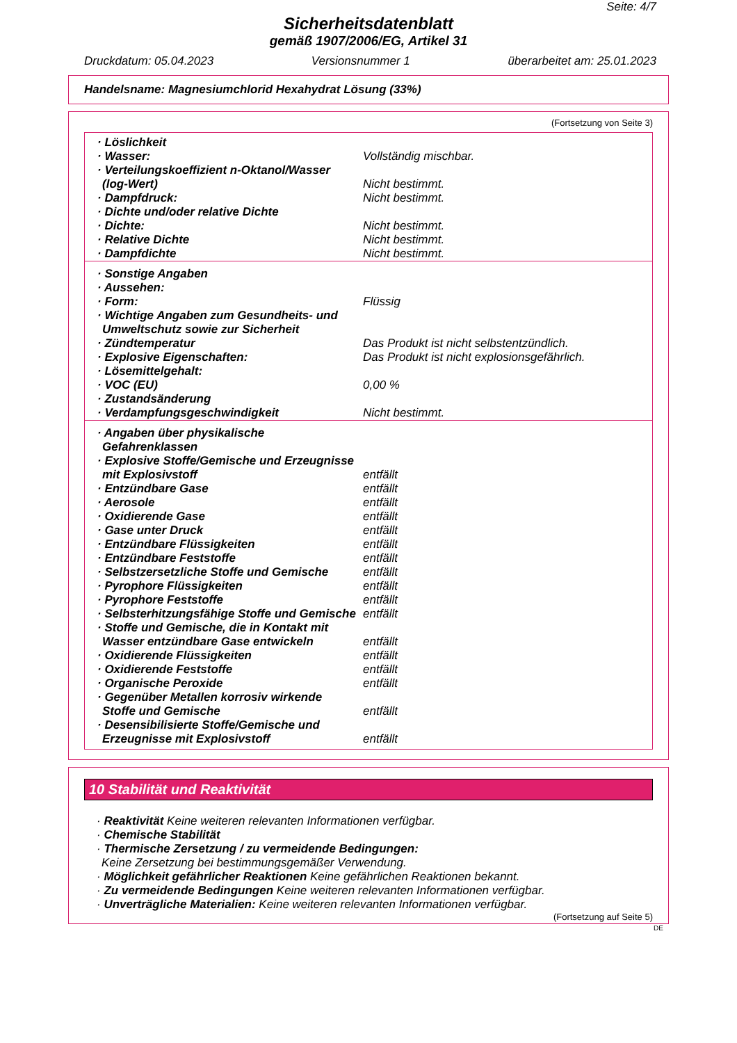Seite: 4/7
Sicherheitsdatenblatt
gemäß 1907/2006/EG, Artikel 31
Druckdatum: 05.04.2023 Versionsnummer 1 überarbeitet am: 25.01.2023
Handelsname: Magnesiumchlorid Hexahydrat Lösung (33%)
(Fortsetzung von Seite 3)
| · Löslichkeit | |
| · Wasser: | Vollständig mischbar. |
| · Verteilungskoeffizient n-Oktanol/Wasser (log-Wert) | Nicht bestimmt. |
| · Dampfdruck: | Nicht bestimmt. |
| · Dichte und/oder relative Dichte | |
| · Dichte: | Nicht bestimmt. |
| · Relative Dichte | Nicht bestimmt. |
| · Dampfdichte | Nicht bestimmt. |
| · Sonstige Angaben | |
| · Aussehen: | |
| · Form: | Flüssig |
| · Wichtige Angaben zum Gesundheits- und Umweltschutz sowie zur Sicherheit | |
| · Zündtemperatur | Das Produkt ist nicht selbstentzündlich. |
| · Explosive Eigenschaften: | Das Produkt ist nicht explosionsgefährlich. |
| · Lösemittelgehalt: | |
| · VOC (EU) | 0,00 % |
| · Zustandsänderung | |
| · Verdampfungsgeschwindigkeit | Nicht bestimmt. |
| · Angaben über physikalische Gefahrenklassen | |
| · Explosive Stoffe/Gemische und Erzeugnisse mit Explosivstoff | entfällt |
| · Entzündbare Gase | entfällt |
| · Aerosole | entfällt |
| · Oxidierende Gase | entfällt |
| · Gase unter Druck | entfällt |
| · Entzündbare Flüssigkeiten | entfällt |
| · Entzündbare Feststoffe | entfällt |
| · Selbstzersetzliche Stoffe und Gemische | entfällt |
| · Pyrophore Flüssigkeiten | entfällt |
| · Pyrophore Feststoffe | entfällt |
| · Selbsterhitzungsfähige Stoffe und Gemische | entfällt |
| · Stoffe und Gemische, die in Kontakt mit Wasser entzündbare Gase entwickeln | entfällt |
| · Oxidierende Flüssigkeiten | entfällt |
| · Oxidierende Feststoffe | entfällt |
| · Organische Peroxide | entfällt |
| · Gegenüber Metallen korrosiv wirkende Stoffe und Gemische | entfällt |
| · Desensibilisierte Stoffe/Gemische und Erzeugnisse mit Explosivstoff | entfällt |
10 Stabilität und Reaktivität
· Reaktivität Keine weiteren relevanten Informationen verfügbar.
· Chemische Stabilität
· Thermische Zersetzung / zu vermeidende Bedingungen:
Keine Zersetzung bei bestimmungsgemäßer Verwendung.
· Möglichkeit gefährlicher Reaktionen Keine gefährlichen Reaktionen bekannt.
· Zu vermeidende Bedingungen Keine weiteren relevanten Informationen verfügbar.
· Unverträgliche Materialien: Keine weiteren relevanten Informationen verfügbar.
(Fortsetzung auf Seite 5)
DE